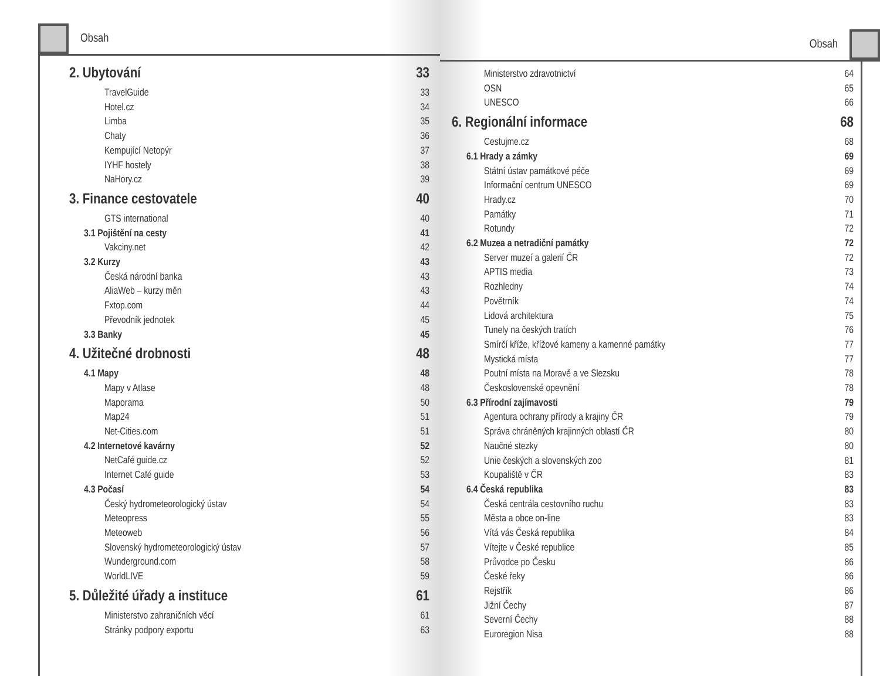Obsah
2. Ubytování 33
TravelGuide 33
Hotel.cz 34
Limba 35
Chaty 36
Kempující Netopýr 37
IYHF hostely 38
NaHory.cz 39
3. Finance cestovatele 40
GTS international 40
3.1 Pojištění na cesty 41
Vakciny.net 42
3.2 Kurzy 43
Česká národní banka 43
AliaWeb – kurzy měn 43
Fxtop.com 44
Převodník jednotek 45
3.3 Banky 45
4. Užitečné drobnosti 48
4.1 Mapy 48
Mapy v Atlase 48
Maporama 50
Map24 51
Net-Cities.com 51
4.2 Internetové kavárny 52
NetCafé guide.cz 52
Internet Café guide 53
4.3 Počasí 54
Český hydrometeorologický ústav 54
Meteopress 55
Meteoweb 56
Slovenský hydrometeorologický ústav 57
Wunderground.com 58
WorldLIVE 59
5. Důležité úřady a instituce 61
Ministerstvo zahraničních věcí 61
Stránky podpory exportu 63
Obsah
Ministerstvo zdravotnictví 64
OSN 65
UNESCO 66
6. Regionální informace 68
Cestujme.cz 68
6.1 Hrady a zámky 69
Státní ústav památkové péče 69
Informační centrum UNESCO 69
Hrady.cz 70
Památky 71
Rotundy 72
6.2 Muzea a netradiční památky 72
Server muzeí a galerií ČR 72
APTIS media 73
Rozhledny 74
Povětrník 74
Lidová architektura 75
Tunely na českých tratích 76
Smírčí kříže, křížové kameny a kamenné památky 77
Mystická místa 77
Poutní místa na Moravě a ve Slezsku 78
Československé opevnění 78
6.3 Přírodní zajímavosti 79
Agentura ochrany přírody a krajiny ČR 79
Správa chráněných krajinných oblastí ČR 80
Naučné stezky 80
Unie českých a slovenských zoo 81
Koupaliště v ČR 83
6.4 Česká republika 83
Česká centrála cestovního ruchu 83
Města a obce on-line 83
Vítá vás Česká republika 84
Vítejte v České republice 85
Průvodce po Česku 86
České řeky 86
Rejstřík 86
Jižní Čechy 87
Severní Čechy 88
Euroregion Nisa 88